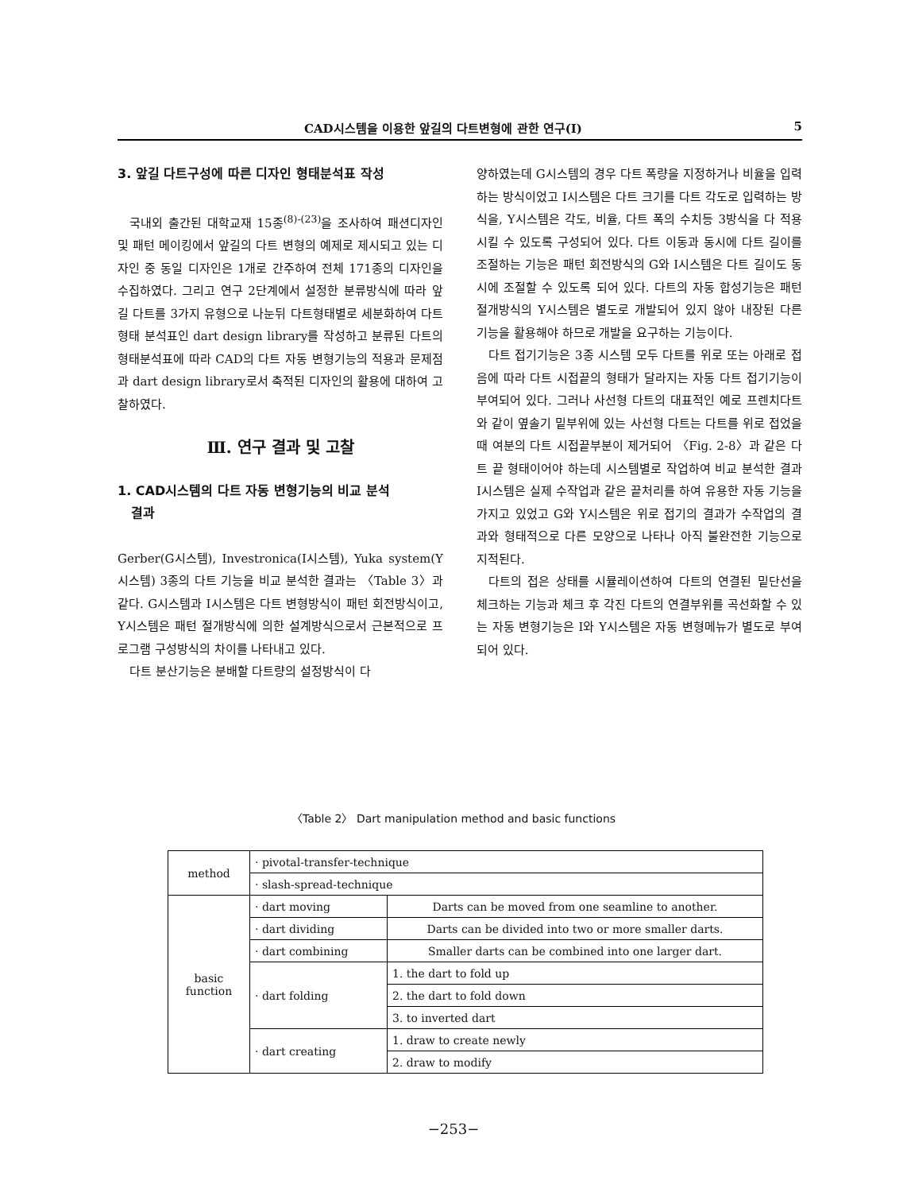CAD시스템을 이용한 앞길의 다트변형에 관한 연구(Ⅰ) 5
3. 앞길 다트구성에 따른 디자인 형태분석표 작성
국내외 출간된 대학교재 15종<sup>(8)-(23)</sup>을 조사하여 패션디자인 및 패턴 메이킹에서 앞길의 다트 변형의 예제로 제시되고 있는 디자인 중 동일 디자인은 1개로 간주하여 전체 171종의 디자인을 수집하였다. 그리고 연구 2단계에서 설정한 분류방식에 따라 앞길 다트를 3가지 유형으로 나눈뒤 다트형태별로 세분화하여 다트 형태 분석표인 dart design library를 작성하고 분류된 다트의 형태분석표에 따라 CAD의 다트 자동 변형기능의 적용과 문제점과 dart design library로서 축적된 디자인의 활용에 대하여 고찰하였다.
Ⅲ. 연구 결과 및 고찰
1. CAD시스템의 다트 자동 변형기능의 비교 분석
결과
Gerber(G시스템), Investronica(I시스템), Yuka system(Y시스템) 3종의 다트 기능을 비교 분석한 결과는 〈Table 3〉과 같다. G시스템과 I시스템은 다트 변형방식이 패턴 회전방식이고, Y시스템은 패턴 절개방식에 의한 설계방식으로서 근본적으로 프로그램 구성방식의 차이를 나타내고 있다.
다트 분산기능은 분배할 다트량의 설정방식이 다
양하였는데 G시스템의 경우 다트 폭량을 지정하거나 비율을 입력하는 방식이었고 I시스템은 다트 크기를 다트 각도로 입력하는 방식을, Y시스템은 각도, 비율, 다트 폭의 수치등 3방식을 다 적용시킬 수 있도록 구성되어 있다. 다트 이동과 동시에 다트 길이를 조절하는 기능은 패턴 회전방식의 G와 I시스템은 다트 길이도 동시에 조절할 수 있도록 되어 있다. 다트의 자동 합성기능은 패턴 절개방식의 Y시스템은 별도로 개발되어 있지 않아 내장된 다른 기능을 활용해야 하므로 개발을 요구하는 기능이다.
다트 접기기능은 3종 시스템 모두 다트를 위로 또는 아래로 접음에 따라 다트 시접끝의 형태가 달라지는 자동 다트 접기기능이 부여되어 있다. 그러나 사선형 다트의 대표적인 예로 프렌치다트와 같이 옆솔기 밑부위에 있는 사선형 다트는 다트를 위로 접었을 때 여분의 다트 시접끝부분이 제거되어 〈Fig. 2-8〉과 같은 다트 끝 형태이어야 하는데 시스템별로 작업하여 비교 분석한 결과 I시스템은 실제 수작업과 같은 끝처리를 하여 유용한 자동 기능을 가지고 있었고 G와 Y시스템은 위로 접기의 결과가 수작업의 결과와 형태적으로 다른 모양으로 나타나 아직 불완전한 기능으로 지적된다.
다트의 접은 상태를 시뮬레이션하여 다트의 연결된 밑단선을 체크하는 기능과 체크 후 각진 다트의 연결부위를 곡선화할 수 있는 자동 변형기능은 I와 Y시스템은 자동 변형메뉴가 별도로 부여되어 있다.
〈Table 2〉 Dart manipulation method and basic functions
| method | · pivotal-transfer-technique | |
| | · slash-spread-technique | |
| basic function | · dart moving | Darts can be moved from one seamline to another. |
| | · dart dividing | Darts can be divided into two or more smaller darts. |
| | · dart combining | Smaller darts can be combined into one larger dart. |
| | · dart folding | 1. the dart to fold up |
| | | 2. the dart to fold down |
| | | 3. to inverted dart |
| | · dart creating | 1. draw to create newly |
| | | 2. draw to modify |
−253−